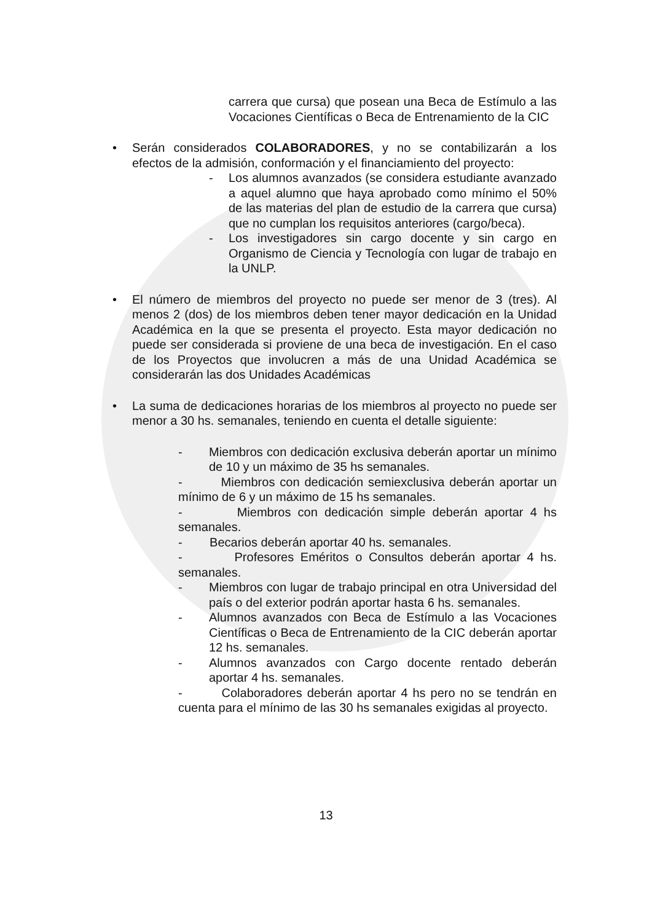carrera que cursa) que posean una Beca de Estímulo a las Vocaciones Científicas o Beca de Entrenamiento de la CIC
• Serán considerados COLABORADORES, y no se contabilizarán a los efectos de la admisión, conformación y el financiamiento del proyecto:
- Los alumnos avanzados (se considera estudiante avanzado a aquel alumno que haya aprobado como mínimo el 50% de las materias del plan de estudio de la carrera que cursa) que no cumplan los requisitos anteriores (cargo/beca).
- Los investigadores sin cargo docente y sin cargo en Organismo de Ciencia y Tecnología con lugar de trabajo en la UNLP.
• El número de miembros del proyecto no puede ser menor de 3 (tres). Al menos 2 (dos) de los miembros deben tener mayor dedicación en la Unidad Académica en la que se presenta el proyecto. Esta mayor dedicación no puede ser considerada si proviene de una beca de investigación. En el caso de los Proyectos que involucren a más de una Unidad Académica se considerarán las dos Unidades Académicas
• La suma de dedicaciones horarias de los miembros al proyecto no puede ser menor a 30 hs. semanales, teniendo en cuenta el detalle siguiente:
- Miembros con dedicación exclusiva deberán aportar un mínimo de 10 y un máximo de 35 hs semanales.
- Miembros con dedicación semiexclusiva deberán aportar un mínimo de 6 y un máximo de 15 hs semanales.
- Miembros con dedicación simple deberán aportar 4 hs semanales.
- Becarios deberán aportar 40 hs. semanales.
- Profesores Eméritos o Consultos deberán aportar 4 hs. semanales.
- Miembros con lugar de trabajo principal en otra Universidad del país o del exterior podrán aportar hasta 6 hs. semanales.
- Alumnos avanzados con Beca de Estímulo a las Vocaciones Científicas o Beca de Entrenamiento de la CIC deberán aportar 12 hs. semanales.
- Alumnos avanzados con Cargo docente rentado deberán aportar 4 hs. semanales.
- Colaboradores deberán aportar 4 hs pero no se tendrán en cuenta para el mínimo de las 30 hs semanales exigidas al proyecto.
13